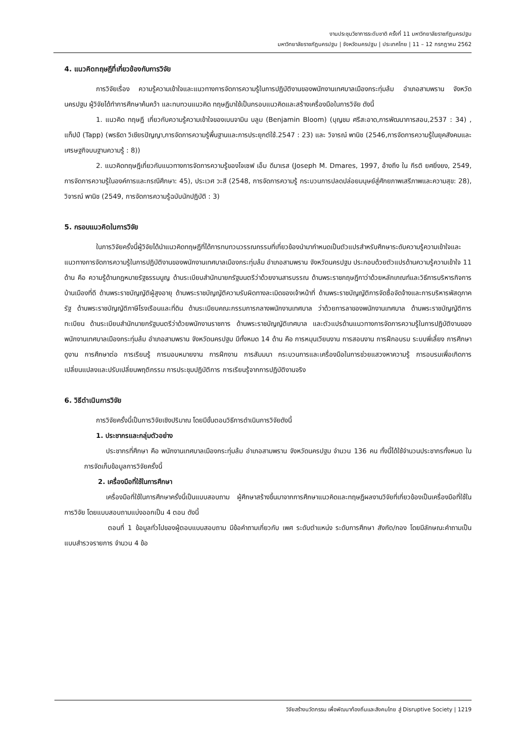งานประชุมวิชาการระดับชาติ ครั้งที่ 11 มหาวิทยาลัยราชภัฏนครปฐม
มหาวิทยาลัยราชภัฏนครปฐม | จังหวัดนครปฐม | ประเทศไทย | 11 – 12 กรกฎาคม 2562
4. แนวคิดทฤษฎีที่เกี่ยวข้องกับการวิจัย
การวิจัยเรื่อง ความรู้ความเข้าใจและแนวทางการจัดการความรู้ในการปฏิบัติงานของพนักงานเทศบาลเมืองกระทุ่มล้ม อำเภอสามพราน จังหวัดนครปฐม ผู้วิจัยได้ทำการศึกษาค้นคว้า และทบทวนแนวคิด ทฤษฎีมาใช้เป็นกรอบแนวคิดและสร้างเครื่องมือในการวิจัย ดังนี้
1. แนวคิด ทฤษฎี เกี่ยวกับความรู้ความเข้าใจของเบนจามิน บลูม (Benjamin Bloom) (บุญชม ศรีสะอาด,การพัฒนาการสอน,2537 : 34) , แท็ปป์ (Tapp) (พรธิดา วิเชียรปัญญา,การจัดการความรู้พื้นฐานและการประยุกต์ใช้.2547 : 23) และ วิจารณ์ พานิช (2546,การจัดการความรู้ในยุคสังคมและเศรษฐกิจบนฐานความรู้ : 8))
2. แนวคิดทฤษฎีเกี่ยวกับแนวทางการจัดการความรู้ของโจเซฟ เอ็ม ดีมาเรส (Joseph M. Dmares, 1997, อ้างถึง ใน กีรติ ยศยิ่งยง, 2549, การจัดการความรู้ในองค์การและกรณีศึกษา: 45), ประเวศ วะสี (2548, การจัดการความรู้ กระบวนการปลดปล่อยมนุษย์สู่ศักยภาพเสรีภาพและความสุข: 28), วิจารณ์ พานิช (2549, การจัดการความรู้ฉบับนักปฏิบัติ : 3)
5. กรอบแนวคิดในการวิจัย
ในการวิจัยครั้งนี้ผู้วิจัยได้นำแนวคิดทฤษฎีที่ได้การทบทวนวรรณกรรมที่เกี่ยวข้องนำมากำหนดเป็นตัวแปรสำหรับศึกษาระดับความรู้ความเข้าใจและแนวทางการจัดการความรู้ในการปฏิบัติงานของพนักงานเทศบาลเมืองกระทุ่มล้ม อำเภอสามพราน จังหวัดนครปฐม ประกอบด้วยตัวแปรด้านความรู้ความเข้าใจ 11 ด้าน คือ ความรู้ด้านกฎหมายรัฐธรรมนูญ ด้านระเบียบสำนักนายกรัฐมนตรีว่าด้วยงานสารบรรณ ด้านพระราชกฤษฎีกาว่าด้วยหลักเกณฑ์และวิธีการบริหารกิจการบ้านเมืองที่ดี ด้านพระราชบัญญัติผู้สูงอายุ ด้านพระราชบัญญัติความรับผิดทางละเมิดของเจ้าหน้าที่ ด้านพระราชบัญญัติการจัดซื้อจัดจ้างและการบริหารพัสดุภาครัฐ ด้านพระราชบัญญัติภาษีโรงเรือนและที่ดิน ด้านระเบียบคณะกรรมการกลางพนักงานเทศบาล ว่าด้วยการลาของพนักงานเทศบาล ด้านพระราชบัญญัติการทะเบียน ด้านระเบียบสำนักนายกรัฐมนตรีว่าด้วยพนักงานราชการ ด้านพระราชบัญญัติเทศบาล และตัวแปรด้านแนวทางการจัดการความรู้ในการปฏิบัติงานของพนักงานเทศบาลเมืองกระทุ่มล้ม อำเภอสามพราน จังหวัดนครปฐม มีทั้งหมด 14 ด้าน คือ การหมุนเวียนงาน การสอนงาน การฝึกอบรม ระบบพี่เลี้ยง การศึกษาดูงาน การศึกษาต่อ การเรียนรู้ การมอบหมายงาน การฝึกงาน การสัมมนา กระบวนการและเครื่องมือในการช่วยแสวงหาความรู้ การอบรมเพื่อเกิดการเปลี่ยนแปลงและปรับเปลี่ยนพฤติกรรม การประชุมปฏิบัติการ การเรียนรู้จากการปฏิบัติงานจริง
6. วิธีดำเนินการวิจัย
การวิจัยครั้งนี้เป็นการวิจัยเชิงปริมาณ โดยมีขั้นตอนวิธีการดำเนินการวิจัยดังนี้
1. ประชากรและกลุ่มตัวอย่าง
ประชากรที่ศึกษา คือ พนักงานเทศบาลเมืองกระทุ่มล้ม อำเภอสามพราน จังหวัดนครปฐม จำนวน 136 คน ทั้งนี้ได้ใช้จำนวนประชากรทั้งหมด ในการจัดเก็บข้อมูลการวิจัยครั้งนี้
2. เครื่องมือที่ใช้ในการศึกษา
เครื่องมือที่ใช้ในการศึกษาครั้งนี้เป็นแบบสอบถาม ผู้ศึกษาสร้างขึ้นมาจากการศึกษาแนวคิดและทฤษฎีผลงานวิจัยที่เกี่ยวข้องเป็นเครื่องมือที่ใช้ในการวิจัย โดยแบบสอบถามแบ่งออกเป็น 4 ตอน ดังนี้
ตอนที่ 1 ข้อมูลทั่วไปของผู้ตอบแบบสอบถาม มีข้อคำถามเกี่ยวกับ เพศ ระดับตำแหน่ง ระดับการศึกษา สังกัด/กอง โดยมีลักษณะคำถามเป็นแบบสำรวจรายการ จำนวน 4 ข้อ
วิจัยสร้างนวัตกรรม เพื่อพัฒนาท้องถิ่นและสังคมไทย สู่ Disruptive Society | 1219